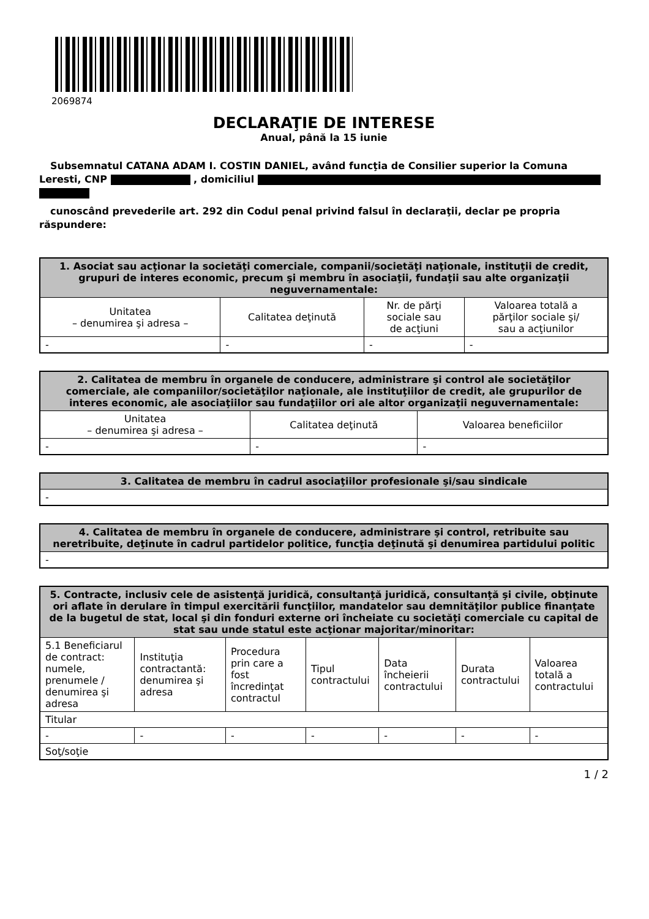2069874
DECLARAŢIE DE INTERESE
Anual, până la 15 iunie
Subsemnatul CATANA ADAM I. COSTIN DANIEL, având funcţia de Consilier superior la Comuna Leresti, CNP , domiciliul
cunoscând prevederile art. 292 din Codul penal privind falsul în declaraţii, declar pe propria răspundere:
| 1. Asociat sau acţionar la societăţi comerciale, companii/societăţi naţionale, instituţii de credit, grupuri de interes economic, precum şi membru în asociaţii, fundaţii sau alte organizaţii neguvernamentale: | | | |
| --- | --- | --- | --- |
| Unitatea – denumirea şi adresa – | Calitatea deţinută | Nr. de părţi sociale sau de acţiuni | Valoarea totală a părţilor sociale şi/ sau a acţiunilor |
| - | - | - | - |
| 2. Calitatea de membru în organele de conducere, administrare şi control ale societăţilor comerciale, ale companiilor/societăţilor naţionale, ale instituţiilor de credit, ale grupurilor de interes economic, ale asociaţiilor sau fundaţiilor ori ale altor organizaţii neguvernamentale: | | |
| --- | --- | --- |
| Unitatea – denumirea şi adresa – | Calitatea deţinută | Valoarea beneficiilor |
| - | - | - |
| 3. Calitatea de membru în cadrul asociaţiilor profesionale şi/sau sindicale |
| --- |
| - |
| 4. Calitatea de membru în organele de conducere, administrare şi control, retribuite sau neretribuite, deţinute în cadrul partidelor politice, funcţia deţinută şi denumirea partidului politic |
| --- |
| - |
| 5. Contracte, inclusiv cele de asistenţă juridică, consultanţă juridică, consultanţă şi civile, obţinute ori aflate în derulare în timpul exercitării funcţiilor, mandatelor sau demnităţilor publice finanţate de la bugetul de stat, local şi din fonduri externe ori încheiate cu societăţi comerciale cu capital de stat sau unde statul este acţionar majoritar/minoritar: | | | | | | |
| --- | --- | --- | --- | --- | --- | --- |
| 5.1 Beneficiarul de contract: numele, prenumele / denumirea şi adresa | Instituţia contractantă: denumirea şi adresa | Procedura prin care a fost încredinţat contractul | Tipul contractului | Data încheierii contractului | Durata contractului | Valoarea totală a contractului |
| Titular | | | | | | |
| - | - | - | - | - | - | - |
| Soţ/soţie | | | | | | |
1 / 2